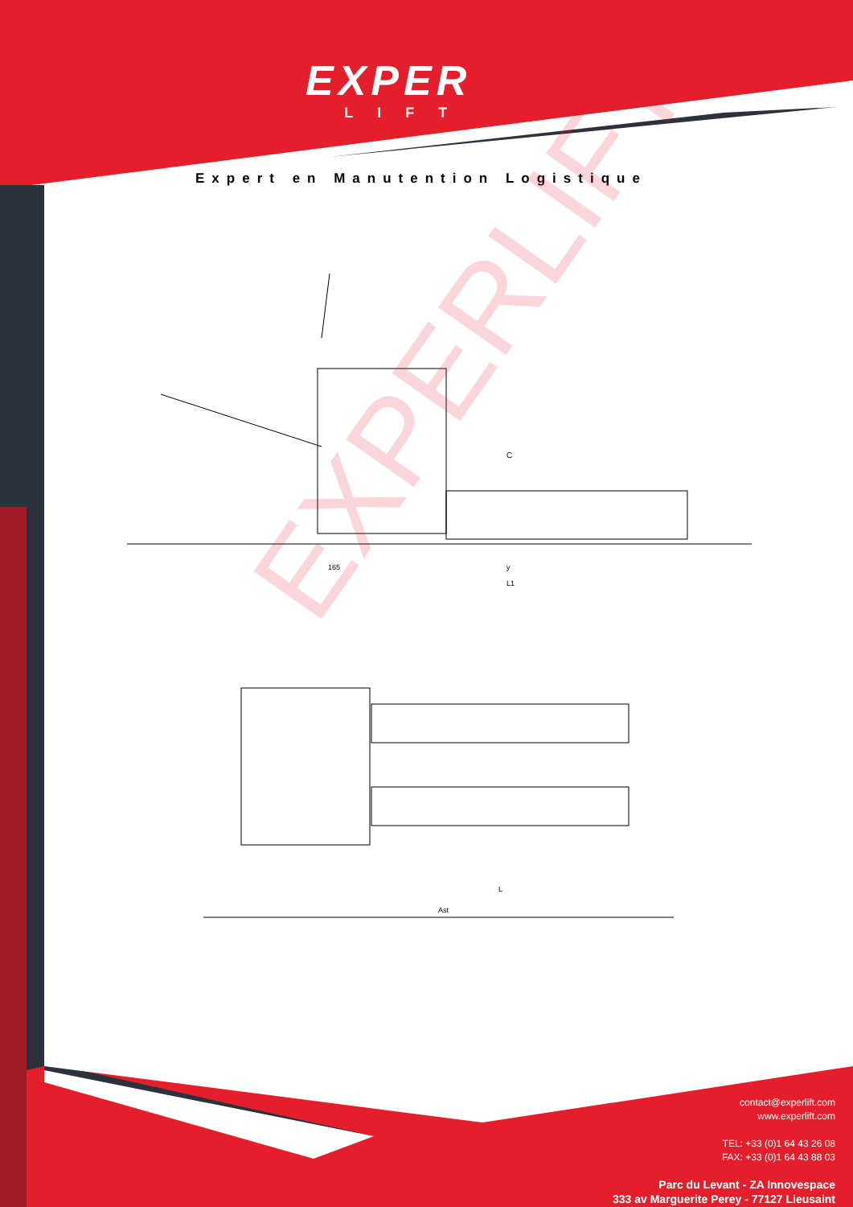EXPER
LIFT
Expert en Manutention Logistique
EXPERLIFT
C
165 y
L1
L
Ast
contact@experlift.com
www.experlift.com
TEL: +33 (0)1 64 43 26 08
FAX: +33 (0)1 64 43 88 03
Parc du Levant - ZA Innovespace
333 av Marguerite Perey - 77127 Lieusaint